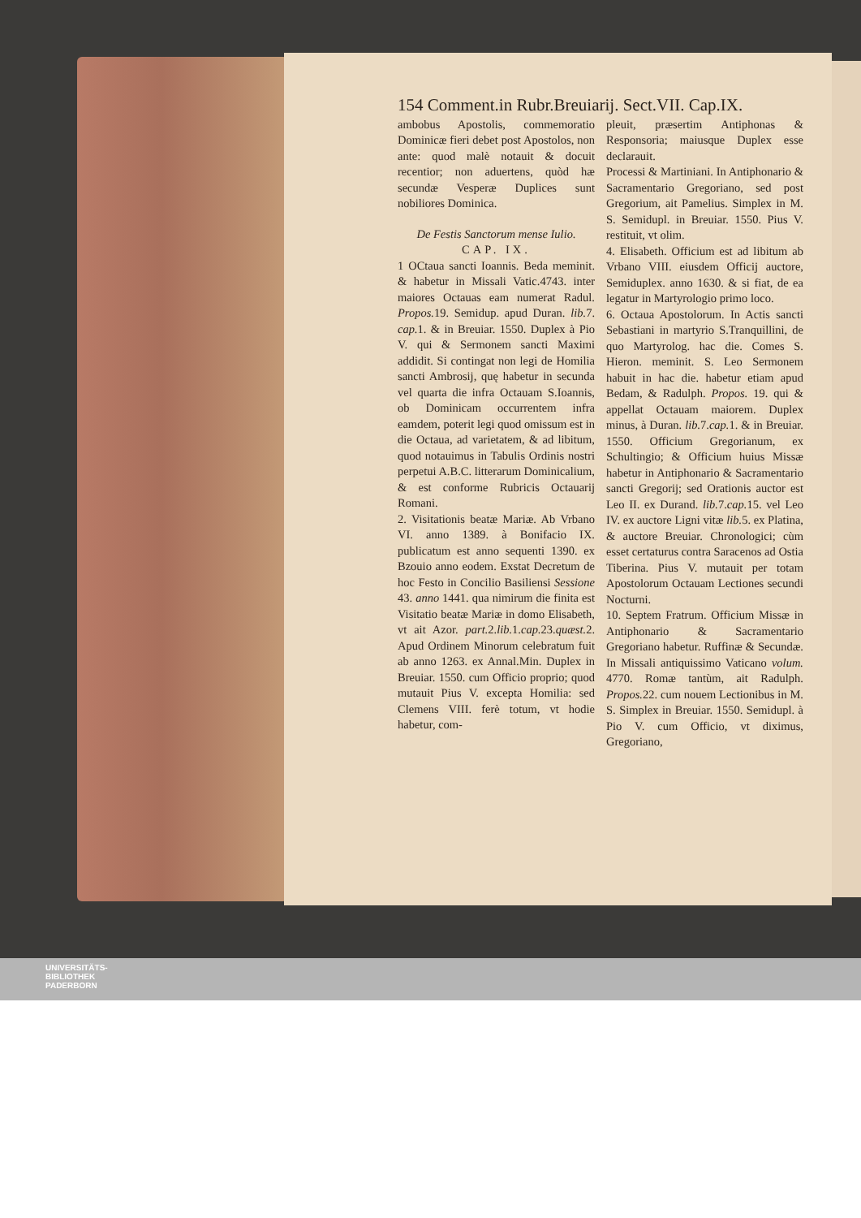154 Comment.in Rubr.Breuiarij. Sect.VII. Cap.IX.
ambobus Apostolis, commemoratio Dominicæ fieri debet post Apostolos, non ante: quod malè notauit & docuit recentior; non aduertens, quòd hæ secundæ Vesperæ Duplices sunt nobiliores Dominica.
De Festis Sanctorum mense Iulio.
CAP. IX.
1 OCtaua sancti Ioannis. Beda meminit. & habetur in Missali Vatic.4743. inter maiores Octauas eam numerat Radul. Propos. 19. Semidup. apud Duran. lib. 7. cap. 1. & in Breuiar. 1550. Duplex à Pio V. qui & Sermonem sancti Maximi addidit. Si contingat non legi de Homilia sancti Ambrosij, quę habetur in secunda vel quarta die infra Octauam S.Ioannis, ob Dominicam occurrentem infra eamdem, poterit legi quod omissum est in die Octaua, ad varietatem, & ad libitum, quod notauimus in Tabulis Ordinis nostri perpetui A.B.C. litterarum Dominicalium, & est conforme Rubricis Octauarij Romani.
2. Visitationis beatæ Mariæ. Ab Vrbano VI. anno 1389. à Bonifacio IX. publicatum est anno sequenti 1390. ex Bzouio anno eodem. Exstat Decretum de hoc Festo in Concilio Basiliensi Sessione 43. anno 1441. qua nimirum die finita est Visitatio beatæ Mariæ in domo Elisabeth, vt ait Azor. part. 2.lib. 1.cap. 23.quæst. 2. Apud Ordinem Minorum celebratum fuit ab anno 1263. ex Annal.Min. Duplex in Breuiar. 1550. cum Officio proprio; quod mutauit Pius V. excepta Homilia: sed Clemens VIII. ferè totum, vt hodie habetur, com-
pleuit, præsertim Antiphonas & Responsoria; maiusque Duplex esse declarauit.
Processi & Martiniani. In Antiphonario & Sacramentario Gregoriano, sed post Gregorium, ait Pamelius. Simplex in M. S. Semidupl. in Breuiar. 1550. Pius V. restituit, vt olim.
4. Elisabeth. Officium est ad libitum ab Vrbano VIII. eiusdem Officij auctore, Semiduplex. anno 1630. & si fiat, de ea legatur in Martyrologio primo loco.
6. Octaua Apostolorum. In Actis sancti Sebastiani in martyrio S.Tranquillini, de quo Martyrolog. hac die. Comes S. Hieron. meminit. S. Leo Sermonem habuit in hac die. habetur etiam apud Bedam, & Radulph. Propos. 19. qui & appellat Octauam maiorem. Duplex minus, à Duran. lib. 7.cap. 1. & in Breuiar. 1550. Officium Gregorianum, ex Schultingio; & Officium huius Missæ habetur in Antiphonario & Sacramentario sancti Gregorij; sed Orationis auctor est Leo II. ex Durand. lib. 7.cap. 15. vel Leo IV. ex auctore Ligni vitæ lib. 5. ex Platina, & auctore Breuiar. Chronologici; cùm esset certaturus contra Saracenos ad Ostia Tiberina. Pius V. mutauit per totam Apostolorum Octauam Lectiones secundi Nocturni.
10. Septem Fratrum. Officium Missæ in Antiphonario & Sacramentario Gregoriano habetur. Ruffinæ & Secundæ. In Missali antiquissimo Vaticano volum. 4770. Romæ tantùm, ait Radulph. Propos. 22. cum nouem Lectionibus in M. S. Simplex in Breuiar. 1550. Semidupl. à Pio V. cum Officio, vt diximus, Gregoriano,
UNIVERSITÄTS-
BIBLIOTHEK
PADERBORN